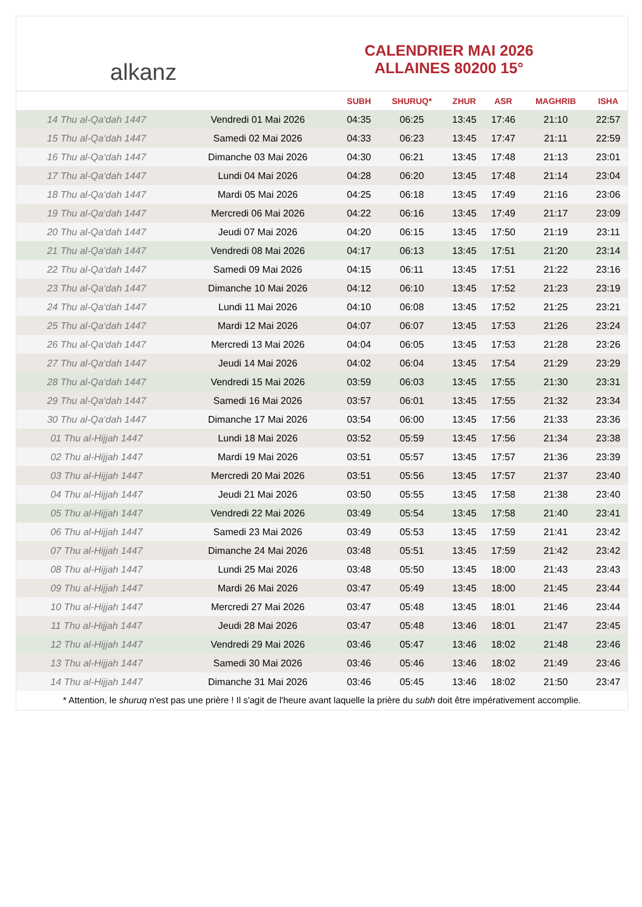alkanz
CALENDRIER MAI 2026
ALLAINES 80200 15°
| | | SUBH | SHURUQ* | ZHUR | ASR | MAGHRIB | ISHA |
| --- | --- | --- | --- | --- | --- | --- | --- |
| 14 Thu al-Qa‘dah 1447 | Vendredi 01 Mai 2026 | 04:35 | 06:25 | 13:45 | 17:46 | 21:10 | 22:57 |
| 15 Thu al-Qa‘dah 1447 | Samedi 02 Mai 2026 | 04:33 | 06:23 | 13:45 | 17:47 | 21:11 | 22:59 |
| 16 Thu al-Qa‘dah 1447 | Dimanche 03 Mai 2026 | 04:30 | 06:21 | 13:45 | 17:48 | 21:13 | 23:01 |
| 17 Thu al-Qa‘dah 1447 | Lundi 04 Mai 2026 | 04:28 | 06:20 | 13:45 | 17:48 | 21:14 | 23:04 |
| 18 Thu al-Qa‘dah 1447 | Mardi 05 Mai 2026 | 04:25 | 06:18 | 13:45 | 17:49 | 21:16 | 23:06 |
| 19 Thu al-Qa‘dah 1447 | Mercredi 06 Mai 2026 | 04:22 | 06:16 | 13:45 | 17:49 | 21:17 | 23:09 |
| 20 Thu al-Qa‘dah 1447 | Jeudi 07 Mai 2026 | 04:20 | 06:15 | 13:45 | 17:50 | 21:19 | 23:11 |
| 21 Thu al-Qa‘dah 1447 | Vendredi 08 Mai 2026 | 04:17 | 06:13 | 13:45 | 17:51 | 21:20 | 23:14 |
| 22 Thu al-Qa‘dah 1447 | Samedi 09 Mai 2026 | 04:15 | 06:11 | 13:45 | 17:51 | 21:22 | 23:16 |
| 23 Thu al-Qa‘dah 1447 | Dimanche 10 Mai 2026 | 04:12 | 06:10 | 13:45 | 17:52 | 21:23 | 23:19 |
| 24 Thu al-Qa‘dah 1447 | Lundi 11 Mai 2026 | 04:10 | 06:08 | 13:45 | 17:52 | 21:25 | 23:21 |
| 25 Thu al-Qa‘dah 1447 | Mardi 12 Mai 2026 | 04:07 | 06:07 | 13:45 | 17:53 | 21:26 | 23:24 |
| 26 Thu al-Qa‘dah 1447 | Mercredi 13 Mai 2026 | 04:04 | 06:05 | 13:45 | 17:53 | 21:28 | 23:26 |
| 27 Thu al-Qa‘dah 1447 | Jeudi 14 Mai 2026 | 04:02 | 06:04 | 13:45 | 17:54 | 21:29 | 23:29 |
| 28 Thu al-Qa‘dah 1447 | Vendredi 15 Mai 2026 | 03:59 | 06:03 | 13:45 | 17:55 | 21:30 | 23:31 |
| 29 Thu al-Qa‘dah 1447 | Samedi 16 Mai 2026 | 03:57 | 06:01 | 13:45 | 17:55 | 21:32 | 23:34 |
| 30 Thu al-Qa‘dah 1447 | Dimanche 17 Mai 2026 | 03:54 | 06:00 | 13:45 | 17:56 | 21:33 | 23:36 |
| 01 Thu al-Hijjah 1447 | Lundi 18 Mai 2026 | 03:52 | 05:59 | 13:45 | 17:56 | 21:34 | 23:38 |
| 02 Thu al-Hijjah 1447 | Mardi 19 Mai 2026 | 03:51 | 05:57 | 13:45 | 17:57 | 21:36 | 23:39 |
| 03 Thu al-Hijjah 1447 | Mercredi 20 Mai 2026 | 03:51 | 05:56 | 13:45 | 17:57 | 21:37 | 23:40 |
| 04 Thu al-Hijjah 1447 | Jeudi 21 Mai 2026 | 03:50 | 05:55 | 13:45 | 17:58 | 21:38 | 23:40 |
| 05 Thu al-Hijjah 1447 | Vendredi 22 Mai 2026 | 03:49 | 05:54 | 13:45 | 17:58 | 21:40 | 23:41 |
| 06 Thu al-Hijjah 1447 | Samedi 23 Mai 2026 | 03:49 | 05:53 | 13:45 | 17:59 | 21:41 | 23:42 |
| 07 Thu al-Hijjah 1447 | Dimanche 24 Mai 2026 | 03:48 | 05:51 | 13:45 | 17:59 | 21:42 | 23:42 |
| 08 Thu al-Hijjah 1447 | Lundi 25 Mai 2026 | 03:48 | 05:50 | 13:45 | 18:00 | 21:43 | 23:43 |
| 09 Thu al-Hijjah 1447 | Mardi 26 Mai 2026 | 03:47 | 05:49 | 13:45 | 18:00 | 21:45 | 23:44 |
| 10 Thu al-Hijjah 1447 | Mercredi 27 Mai 2026 | 03:47 | 05:48 | 13:45 | 18:01 | 21:46 | 23:44 |
| 11 Thu al-Hijjah 1447 | Jeudi 28 Mai 2026 | 03:47 | 05:48 | 13:46 | 18:01 | 21:47 | 23:45 |
| 12 Thu al-Hijjah 1447 | Vendredi 29 Mai 2026 | 03:46 | 05:47 | 13:46 | 18:02 | 21:48 | 23:46 |
| 13 Thu al-Hijjah 1447 | Samedi 30 Mai 2026 | 03:46 | 05:46 | 13:46 | 18:02 | 21:49 | 23:46 |
| 14 Thu al-Hijjah 1447 | Dimanche 31 Mai 2026 | 03:46 | 05:45 | 13:46 | 18:02 | 21:50 | 23:47 |
* Attention, le shuruq n'est pas une prière ! Il s'agit de l'heure avant laquelle la prière du subh doit être impérativement accomplie.